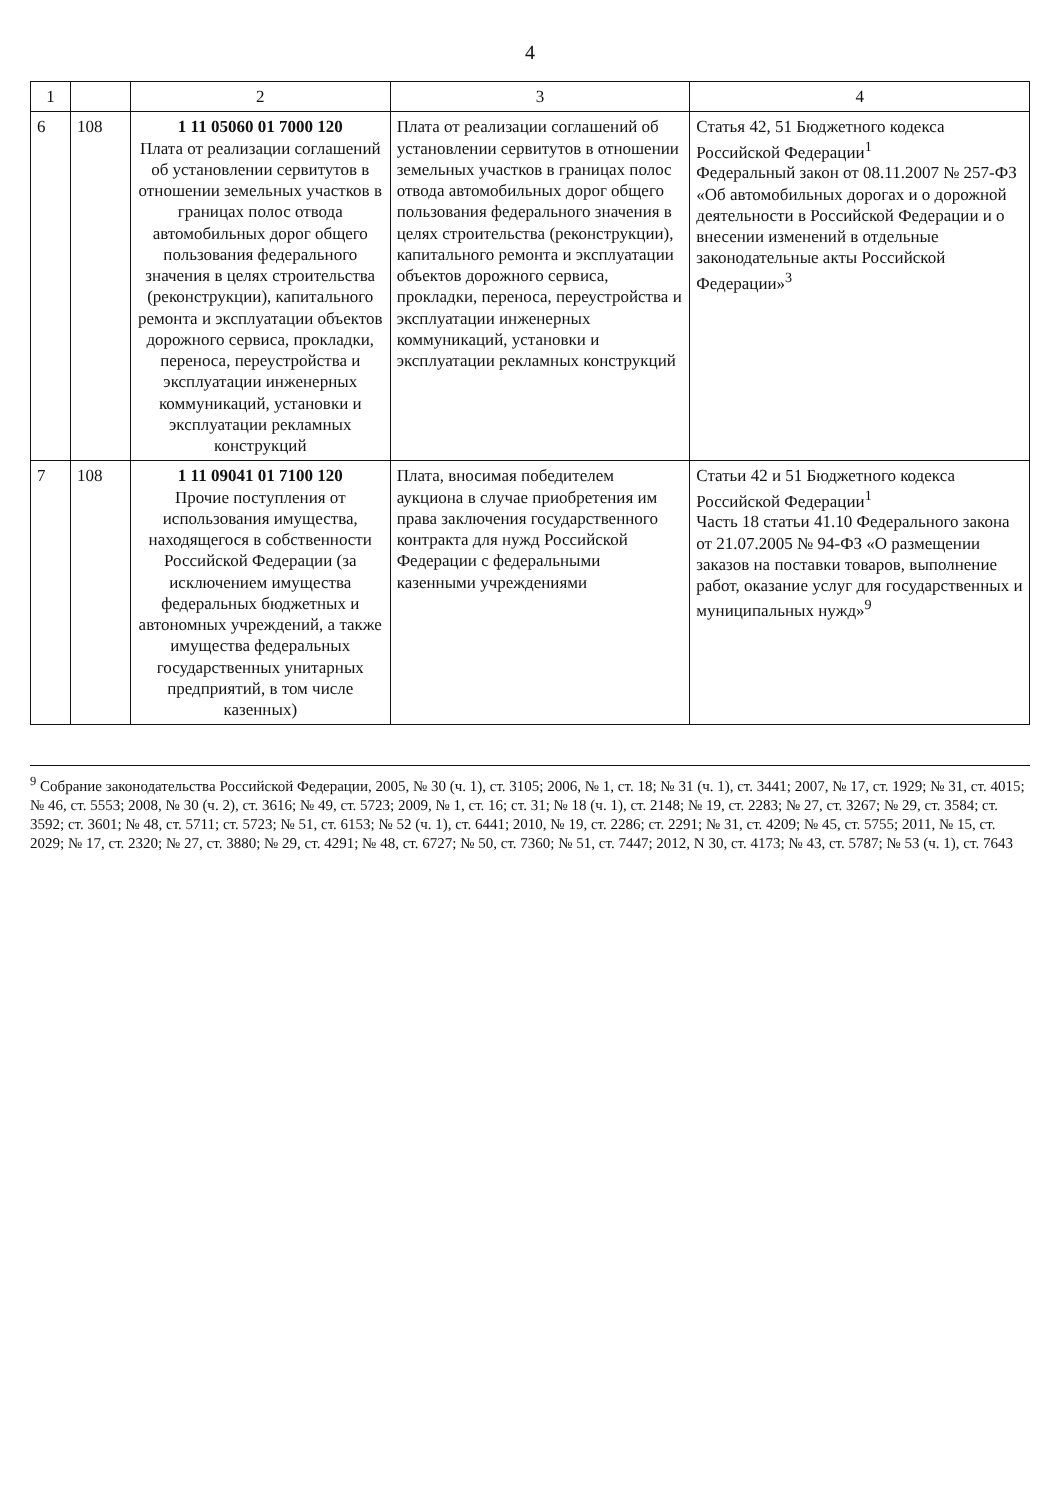4
| 1 | | 2 | 3 | 4 |
| --- | --- | --- | --- | --- |
| 6 | 108 | 1 11 05060 01 7000 120 Плата от реализации соглашений об установлении сервитутов в отношении земельных участков в границах полос отвода автомобильных дорог общего пользования федерального значения в целях строительства (реконструкции), капитального ремонта и эксплуатации объектов дорожного сервиса, прокладки, переноса, переустройства и эксплуатации инженерных коммуникаций, установки и эксплуатации рекламных конструкций | Плата от реализации соглашений об установлении сервитутов в отношении земельных участков в границах полос отвода автомобильных дорог общего пользования федерального значения в целях строительства (реконструкции), капитального ремонта и эксплуатации объектов дорожного сервиса, прокладки, переноса, переустройства и эксплуатации инженерных коммуникаций, установки и эксплуатации рекламных конструкций | Статья 42, 51 Бюджетного кодекса Российской Федерации<sup>1</sup> Федеральный закон от 08.11.2007 № 257-ФЗ «Об автомобильных дорогах и о дорожной деятельности в Российской Федерации и о внесении изменений в отдельные законодательные акты Российской Федерации»<sup>3</sup> |
| 7 | 108 | 1 11 09041 01 7100 120 Прочие поступления от использования имущества, находящегося в собственности Российской Федерации (за исключением имущества федеральных бюджетных и автономных учреждений, а также имущества федеральных государственных унитарных предприятий, в том числе казенных) | Плата, вносимая победителем аукциона в случае приобретения им права заключения государственного контракта для нужд Российской Федерации с федеральными казенными учреждениями | Статьи 42 и 51 Бюджетного кодекса Российской Федерации<sup>1</sup> Часть 18 статьи 41.10 Федерального закона от 21.07.2005 № 94-ФЗ «О размещении заказов на поставки товаров, выполнение работ, оказание услуг для государственных и муниципальных нужд»<sup>9</sup> |
<sup>9</sup> Собрание законодательства Российской Федерации, 2005, № 30 (ч. 1), ст. 3105; 2006, № 1, ст. 18; № 31 (ч. 1), ст. 3441; 2007, № 17, ст. 1929; № 31, ст. 4015; № 46, ст. 5553; 2008, № 30 (ч. 2), ст. 3616; № 49, ст. 5723; 2009, № 1, ст. 16; ст. 31; № 18 (ч. 1), ст. 2148; № 19, ст. 2283; № 27, ст. 3267; № 29, ст. 3584; ст. 3592; ст. 3601; № 48, ст. 5711; ст. 5723; № 51, ст. 6153; № 52 (ч. 1), ст. 6441; 2010, № 19, ст. 2286; ст. 2291; № 31, ст. 4209; № 45, ст. 5755; 2011, № 15, ст. 2029; № 17, ст. 2320; № 27, ст. 3880; № 29, ст. 4291; № 48, ст. 6727; № 50, ст. 7360; № 51, ст. 7447; 2012, N 30, ст. 4173; № 43, ст. 5787; № 53 (ч. 1), ст. 7643